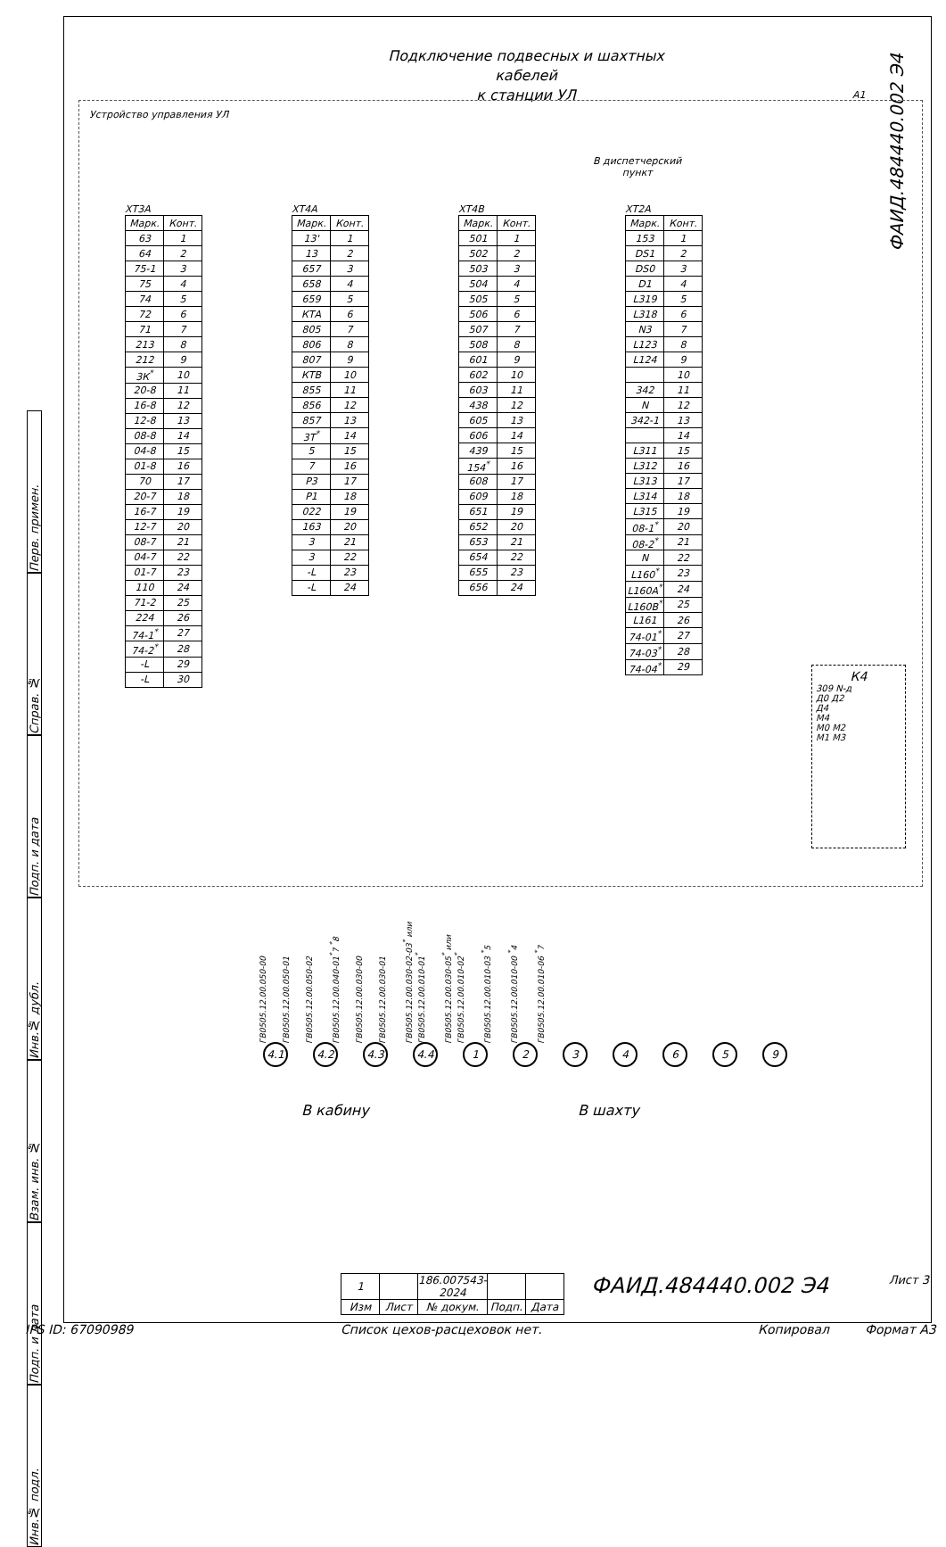Подключение подвесных и шахтных кабелей
к станции УЛ
ФАИД.484440.002 Э4
Устройство управления УЛ
А1
В диспетчерский
пункт
ХТ3А
| Марк. | Конт. |
| --- | --- |
| 63 | 1 |
| 64 | 2 |
| 75-1 | 3 |
| 75 | 4 |
| 74 | 5 |
| 72 | 6 |
| 71 | 7 |
| 213 | 8 |
| 212 | 9 |
| 3К<sup>*</sup> | 10 |
| 20-8 | 11 |
| 16-8 | 12 |
| 12-8 | 13 |
| 08-8 | 14 |
| 04-8 | 15 |
| 01-8 | 16 |
| 70 | 17 |
| 20-7 | 18 |
| 16-7 | 19 |
| 12-7 | 20 |
| 08-7 | 21 |
| 04-7 | 22 |
| 01-7 | 23 |
| 110 | 24 |
| 71-2 | 25 |
| 224 | 26 |
| 74-1<sup>*</sup> | 27 |
| 74-2<sup>*</sup> | 28 |
| -L | 29 |
| -L | 30 |
ХТ4А
| Марк. | Конт. |
| --- | --- |
| 13' | 1 |
| 13 | 2 |
| 657 | 3 |
| 658 | 4 |
| 659 | 5 |
| КТА | 6 |
| 805 | 7 |
| 806 | 8 |
| 807 | 9 |
| КТВ | 10 |
| 855 | 11 |
| 856 | 12 |
| 857 | 13 |
| 3Т<sup>*</sup> | 14 |
| 5 | 15 |
| 7 | 16 |
| Р3 | 17 |
| Р1 | 18 |
| 022 | 19 |
| 163 | 20 |
| 3 | 21 |
| 3 | 22 |
| -L | 23 |
| -L | 24 |
ХТ4В
| Марк. | Конт. |
| --- | --- |
| 501 | 1 |
| 502 | 2 |
| 503 | 3 |
| 504 | 4 |
| 505 | 5 |
| 506 | 6 |
| 507 | 7 |
| 508 | 8 |
| 601 | 9 |
| 602 | 10 |
| 603 | 11 |
| 438 | 12 |
| 605 | 13 |
| 606 | 14 |
| 439 | 15 |
| 154<sup>*</sup> | 16 |
| 608 | 17 |
| 609 | 18 |
| 651 | 19 |
| 652 | 20 |
| 653 | 21 |
| 654 | 22 |
| 655 | 23 |
| 656 | 24 |
ХТ2А
| Марк. | Конт. |
| --- | --- |
| 153 | 1 |
| DS1 | 2 |
| DS0 | 3 |
| D1 | 4 |
| L319 | 5 |
| L318 | 6 |
| N3 | 7 |
| L123 | 8 |
| L124 | 9 |
| | 10 |
| 342 | 11 |
| N | 12 |
| 342-1 | 13 |
| | 14 |
| L311 | 15 |
| L312 | 16 |
| L313 | 17 |
| L314 | 18 |
| L315 | 19 |
| 08-1<sup>*</sup> | 20 |
| 08-2<sup>*</sup> | 21 |
| N | 22 |
| L160<sup>*</sup> | 23 |
| L160A<sup>*</sup> | 24 |
| L160B<sup>*</sup> | 25 |
| L161 | 26 |
| 74-01<sup>*</sup> | 27 |
| 74-03<sup>*</sup> | 28 |
| 74-04<sup>*</sup> | 29 |
К4
309 N-д
Д0 Д2
Д4
М4
М0 М2
М1 М3
ГВ0505.12.00.050-00
ГВ0505.12.00.050-01
ГВ0505.12.00.050-02
ГВ0505.12.00.040-01<sup>*</sup>7 <sup>*</sup>8
ГВ0505.12.00.030-00
ГВ0505.12.00.030-01
ГВ0505.12.00.030-02-03<sup>*</sup> или ГВ0505.12.00.010-01<sup>*</sup>
ГВ0505.12.00.030-05<sup>*</sup> или ГВ0505.12.00.010-02<sup>*</sup>
ГВ0505.12.00.010-03 <sup>*</sup>5
ГВ0505.12.00.010-00 <sup>*</sup>4
ГВ0505.12.00.010-06 <sup>*</sup>7
4.1 4.2 4.3 4.4 1234659
В кабину В шахту
Перв. примен.
Справ. №
Подп. и дата
Инв.№ дубл.
Взам. инв. №
Подп. и дата
Инв.№ подл.
| 1 | | 186.007543-2024 | | |
| Изм | Лист | № докум. | Подп. | Дата |
ФАИД.484440.002 Э4 Лист 3
IPS ID: 67090989 Список цехов-расцеховок нет. Копировал Формат А3